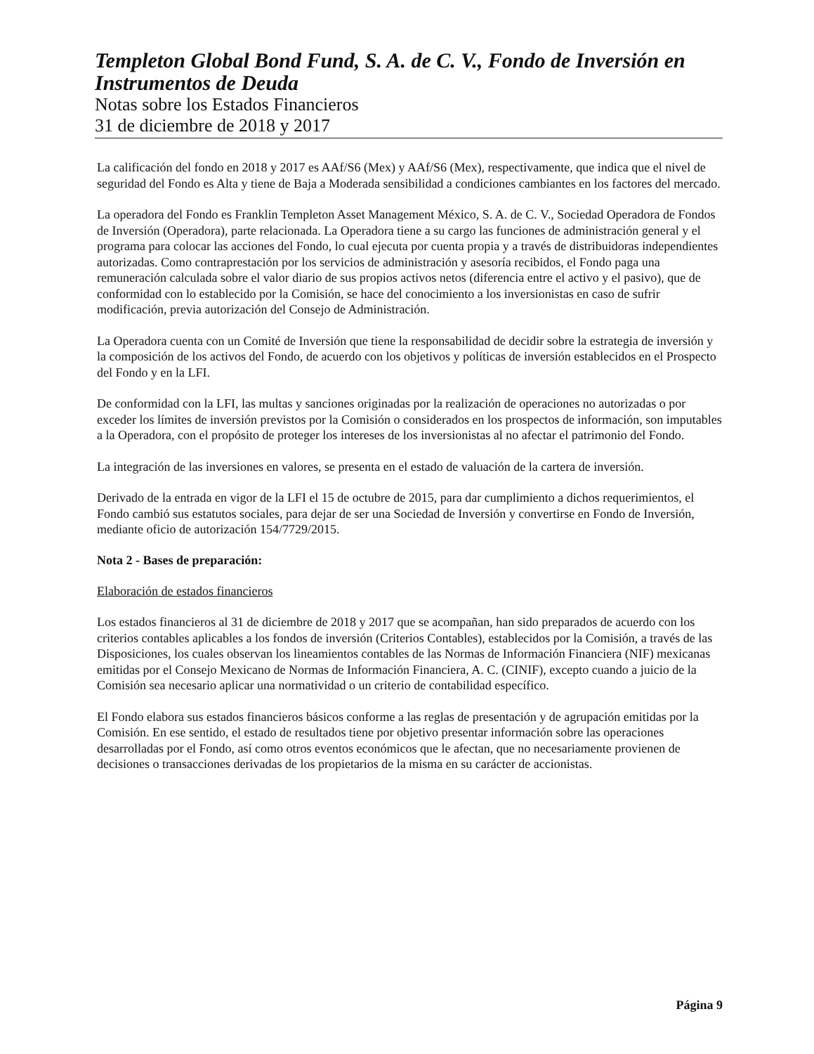Templeton Global Bond Fund, S. A. de C. V., Fondo de Inversión en Instrumentos de Deuda
Notas sobre los Estados Financieros
31 de diciembre de 2018 y 2017
La calificación del fondo en 2018 y 2017 es AAf/S6 (Mex) y AAf/S6 (Mex), respectivamente, que indica que el nivel de seguridad del Fondo es Alta y tiene de Baja a Moderada sensibilidad a condiciones cambiantes en los factores del mercado.
La operadora del Fondo es Franklin Templeton Asset Management México, S. A. de C. V., Sociedad Operadora de Fondos de Inversión (Operadora), parte relacionada. La Operadora tiene a su cargo las funciones de administración general y el programa para colocar las acciones del Fondo, lo cual ejecuta por cuenta propia y a través de distribuidoras independientes autorizadas. Como contraprestación por los servicios de administración y asesoría recibidos, el Fondo paga una remuneración calculada sobre el valor diario de sus propios activos netos (diferencia entre el activo y el pasivo), que de conformidad con lo establecido por la Comisión, se hace del conocimiento a los inversionistas en caso de sufrir modificación, previa autorización del Consejo de Administración.
La Operadora cuenta con un Comité de Inversión que tiene la responsabilidad de decidir sobre la estrategia de inversión y la composición de los activos del Fondo, de acuerdo con los objetivos y políticas de inversión establecidos en el Prospecto del Fondo y en la LFI.
De conformidad con la LFI, las multas y sanciones originadas por la realización de operaciones no autorizadas o por exceder los límites de inversión previstos por la Comisión o considerados en los prospectos de información, son imputables a la Operadora, con el propósito de proteger los intereses de los inversionistas al no afectar el patrimonio del Fondo.
La integración de las inversiones en valores, se presenta en el estado de valuación de la cartera de inversión.
Derivado de la entrada en vigor de la LFI el 15 de octubre de 2015, para dar cumplimiento a dichos requerimientos, el Fondo cambió sus estatutos sociales, para dejar de ser una Sociedad de Inversión y convertirse en Fondo de Inversión, mediante oficio de autorización 154/7729/2015.
Nota 2 - Bases de preparación:
Elaboración de estados financieros
Los estados financieros al 31 de diciembre de 2018 y 2017 que se acompañan, han sido preparados de acuerdo con los criterios contables aplicables a los fondos de inversión (Criterios Contables), establecidos por la Comisión, a través de las Disposiciones, los cuales observan los lineamientos contables de las Normas de Información Financiera (NIF) mexicanas emitidas por el Consejo Mexicano de Normas de Información Financiera, A. C. (CINIF), excepto cuando a juicio de la Comisión sea necesario aplicar una normatividad o un criterio de contabilidad específico.
El Fondo elabora sus estados financieros básicos conforme a las reglas de presentación y de agrupación emitidas por la Comisión. En ese sentido, el estado de resultados tiene por objetivo presentar información sobre las operaciones desarrolladas por el Fondo, así como otros eventos económicos que le afectan, que no necesariamente provienen de decisiones o transacciones derivadas de los propietarios de la misma en su carácter de accionistas.
Página 9